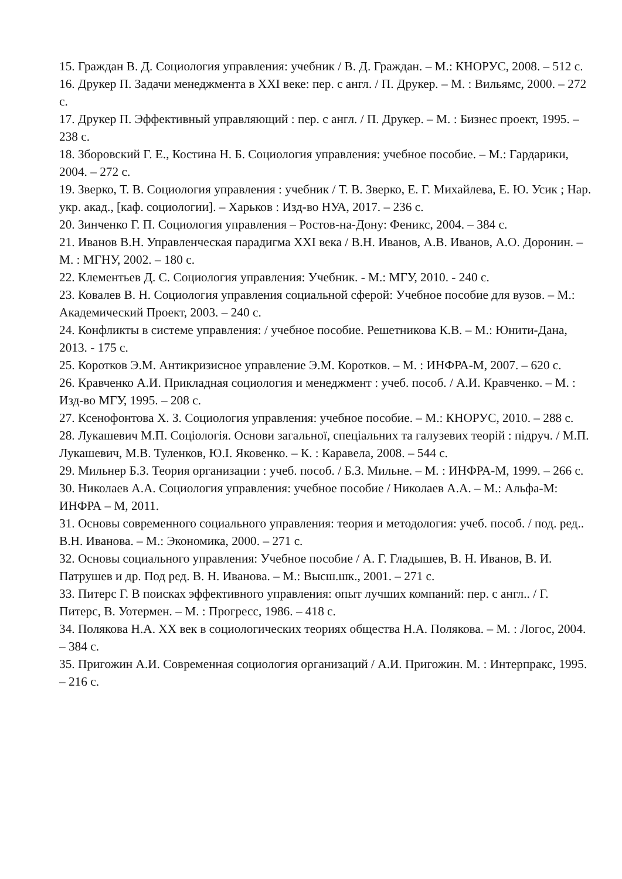15. Граждан В. Д. Социология управления: учебник / В. Д. Граждан. – М.: КНОРУС, 2008. – 512 с.
16. Друкер П. Задачи менеджмента в XXI веке: пер. с англ. / П. Друкер. – М. : Вильямс, 2000. – 272 с.
17. Друкер П. Эффективный управляющий : пер. с англ. / П. Друкер. – М. : Бизнес проект, 1995. – 238 с.
18. Зборовский Г. Е., Костина Н. Б. Социология управления: учебное пособие. – М.: Гардарики, 2004. – 272 с.
19. Зверко, Т. В. Социология управления : учебник / Т. В. Зверко, Е. Г. Михайлева, Е. Ю. Усик ; Нар. укр. акад., [каф. социологии]. – Харьков : Изд-во НУА, 2017. – 236 с.
20. Зинченко Г. П. Социология управления – Ростов-на-Дону: Феникс, 2004. – 384 с.
21. Иванов В.Н. Управленческая парадигма XXI века / В.Н. Иванов, А.В. Иванов, А.О. Доронин. – М. : МГНУ, 2002. – 180 с.
22. Клементьев Д. С. Социология управления: Учебник. - М.: МГУ, 2010. - 240 с.
23. Ковалев В. Н. Социология управления социальной сферой: Учебное пособие для вузов. – М.: Академический Проект, 2003. – 240 с.
24. Конфликты в системе управления: / учебное пособие. Решетникова К.В. – М.: Юнити-Дана, 2013. - 175 с.
25. Коротков Э.М. Антикризисное управление Э.М. Коротков. – М. : ИНФРА-М, 2007. – 620 с.
26. Кравченко А.И. Прикладная социология и менеджмент : учеб. пособ. / А.И. Кравченко. – М. : Изд-во МГУ, 1995. – 208 с.
27. Ксенофонтова Х. З. Социология управления: учебное пособие. – М.: КНОРУС, 2010. – 288 с.
28. Лукашевич М.П. Соціологія. Основи загальної, спеціальних та галузевих теорій : підруч. / М.П. Лукашевич, М.В. Туленков, Ю.І. Яковенко. – К. : Каравела, 2008. – 544 с.
29. Мильнер Б.З. Теория организации : учеб. пособ. / Б.З. Мильне. – М. : ИНФРА-М, 1999. – 266 с.
30. Николаев А.А. Социология управления: учебное пособие / Николаев А.А. – М.: Альфа-М: ИНФРА – М, 2011.
31. Основы современного социального управления: теория и методология: учеб. пособ. / под. ред.. В.Н. Иванова. – М.: Экономика, 2000. – 271 с.
32. Основы социального управления: Учебное пособие / А. Г. Гладышев, В. Н. Иванов, В. И. Патрушев и др. Под ред. В. Н. Иванова. – М.: Высш.шк., 2001. – 271 с.
33. Питерс Г. В поисках эффективного управления: опыт лучших компаний: пер. с англ.. / Г. Питерс, В. Уотермен. – М. : Прогресс, 1986. – 418 с.
34. Полякова Н.А. XX век в социологических теориях общества Н.А. Полякова. – М. : Логос, 2004. – 384 с.
35. Пригожин А.И. Современная социология организаций / А.И. Пригожин. М. : Интерпракс, 1995. – 216 с.